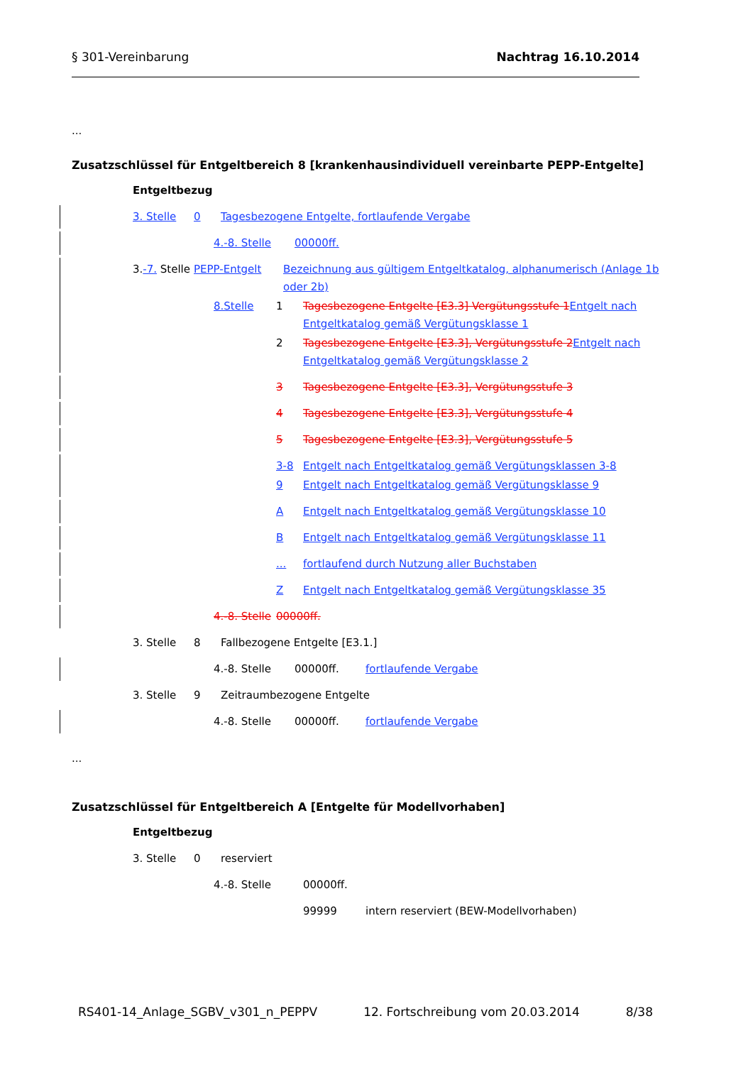§ 301-Vereinbarung Nachtrag 16.10.2014
...
Zusatzschlüssel für Entgeltbereich 8 [krankenhausindividuell vereinbarte PEPP-Entgelte]
Entgeltbezug
3. Stelle 0 Tagesbezogene Entgelte, fortlaufende Vergabe
4.-8. Stelle 00000ff.
3.-7. Stelle PEPP-Entgelt Bezeichnung aus gültigem Entgeltkatalog, alphanumerisch (Anlage 1b oder 2b)
8.Stelle 1 Tagesbezogene Entgelte [E3.3] Vergütungsstufe 1 Entgelt nach Entgeltkatalog gemäß Vergütungsklasse 1
2 Tagesbezogene Entgelte [E3.3], Vergütungsstufe 2 Entgelt nach Entgeltkatalog gemäß Vergütungsklasse 2
3 Tagesbezogene Entgelte [E3.3], Vergütungsstufe 3
4 Tagesbezogene Entgelte [E3.3], Vergütungsstufe 4
5 Tagesbezogene Entgelte [E3.3], Vergütungsstufe 5
3-8 Entgelt nach Entgeltkatalog gemäß Vergütungsklassen 3-8
9 Entgelt nach Entgeltkatalog gemäß Vergütungsklasse 9
A Entgelt nach Entgeltkatalog gemäß Vergütungsklasse 10
B Entgelt nach Entgeltkatalog gemäß Vergütungsklasse 11
... fortlaufend durch Nutzung aller Buchstaben
Z Entgelt nach Entgeltkatalog gemäß Vergütungsklasse 35
4.-8. Stelle 00000ff.
3. Stelle 8 Fallbezogene Entgelte [E3.1.]
4.-8. Stelle 00000ff. fortlaufende Vergabe
3. Stelle 9 Zeitraumbezogene Entgelte
4.-8. Stelle 00000ff. fortlaufende Vergabe
...
Zusatzschlüssel für Entgeltbereich A [Entgelte für Modellvorhaben]
Entgeltbezug
3. Stelle 0 reserviert
4.-8. Stelle 00000ff.
99999 intern reserviert (BEW-Modellvorhaben)
RS401-14_Anlage_SGBV_v301_n_PEPPV 12. Fortschreibung vom 20.03.2014 8/38